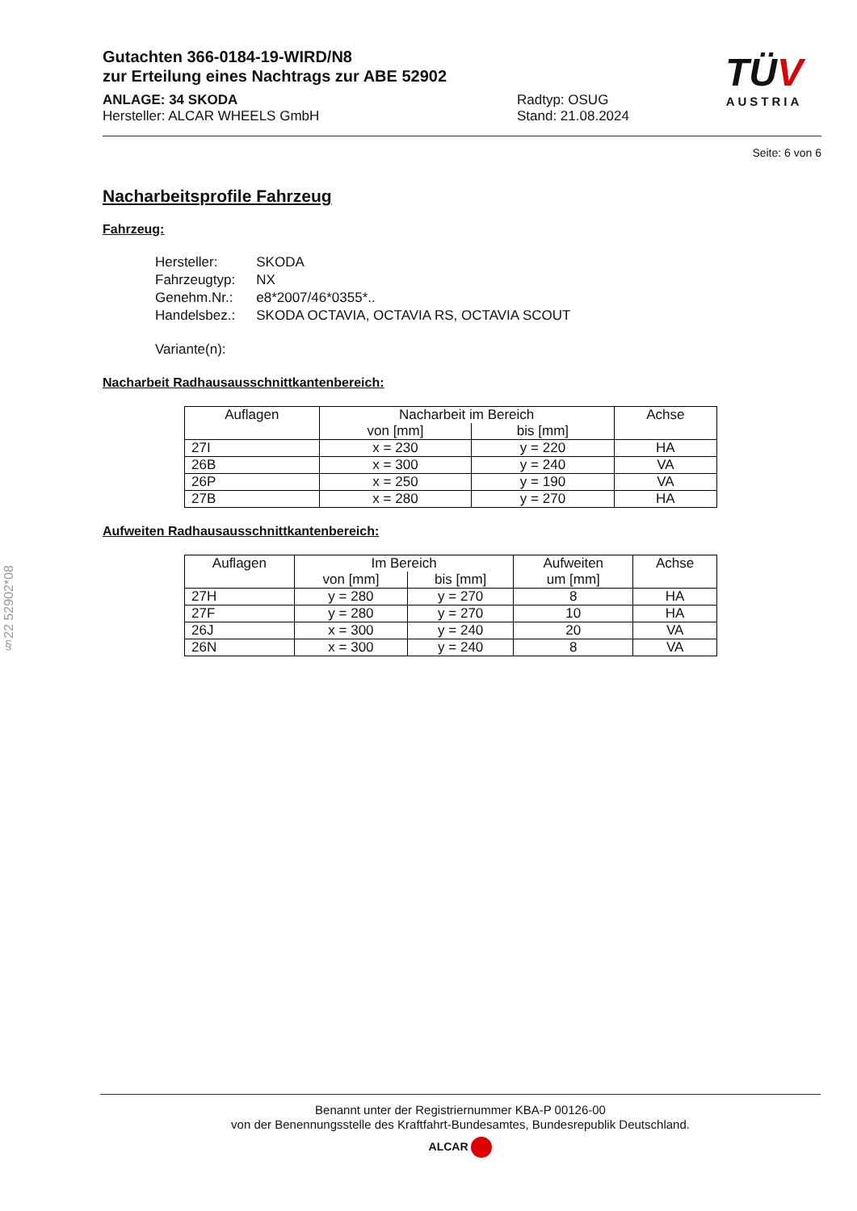§22 52902*08
TÜV
AUSTRIA
Gutachten 366-0184-19-WIRD/N8
zur Erteilung eines Nachtrags zur ABE 52902
ANLAGE: 34 SKODA Radtyp: OSUG
Hersteller: ALCAR WHEELS GmbH Stand: 21.08.2024
Seite: 6 von 6
Nacharbeitsprofile Fahrzeug
Fahrzeug:
| Hersteller: | SKODA |
| Fahrzeugtyp: | NX |
| Genehm.Nr.: | e8*2007/46*0355*.. |
| Handelsbez.: | SKODA OCTAVIA, OCTAVIA RS, OCTAVIA SCOUT |
| Variante(n): | |
Nacharbeit Radhausausschnittkantenbereich:
| Auflagen | Nacharbeit im Bereich | | Achse |
| --- | --- | --- | --- |
| | von [mm] | bis [mm] | |
| 27I | x = 230 | y = 220 | HA |
| 26B | x = 300 | y = 240 | VA |
| 26P | x = 250 | y = 190 | VA |
| 27B | x = 280 | y = 270 | HA |
Aufweiten Radhausausschnittkantenbereich:
| Auflagen | Im Bereich | | Aufweiten um [mm] | Achse |
| --- | --- | --- | --- | --- |
| | von [mm] | bis [mm] | | |
| 27H | y = 280 | y = 270 | 8 | HA |
| 27F | y = 280 | y = 270 | 10 | HA |
| 26J | x = 300 | y = 240 | 20 | VA |
| 26N | x = 300 | y = 240 | 8 | VA |
Benannt unter der Registriernummer KBA-P 00126-00
von der Benennungsstelle des Kraftfahrt-Bundesamtes, Bundesrepublik Deutschland.
ALCAR